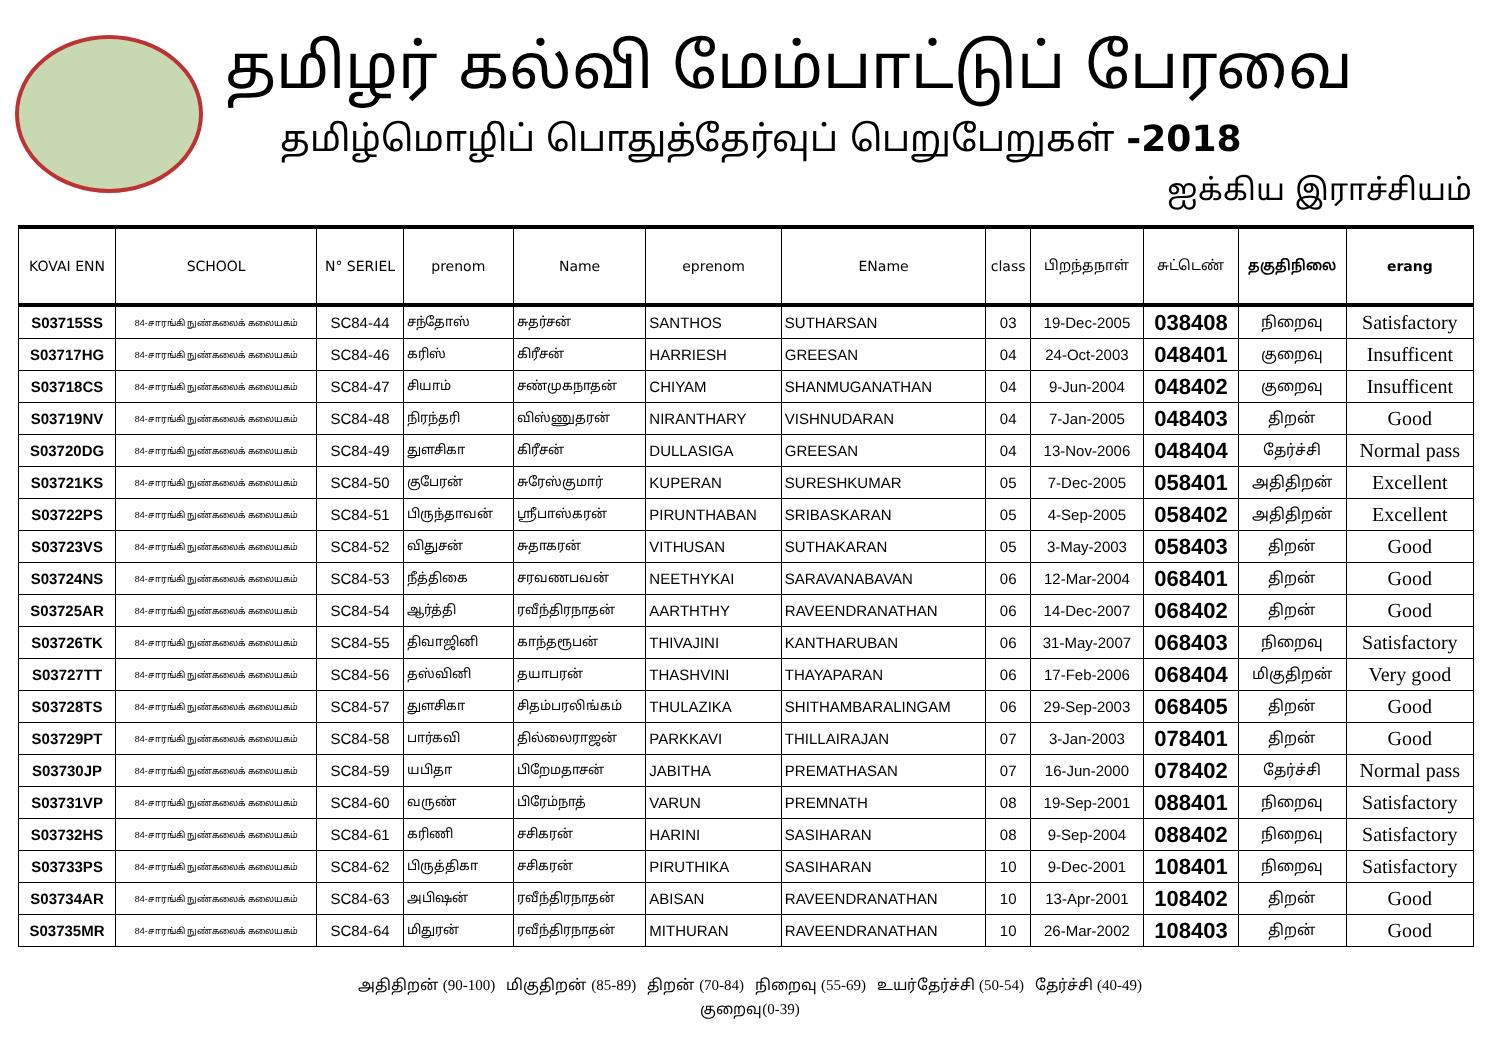தமிழர் கல்வி மேம்பாட்டுப் பேரவை
தமிழ்மொழிப் பொதுத்தேர்வுப் பெறுபேறுகள் -2018
ஐக்கிய இராச்சியம்
| KOVAI ENN | SCHOOL | N° SERIEL | prenom | Name | eprenom | EName | class | பிறந்தநாள் | சுட்டெண் | தகுதிநிலை | erang |
| --- | --- | --- | --- | --- | --- | --- | --- | --- | --- | --- | --- |
| S03715SS | 84-சாரங்கி நுண்கலைக் கலையகம் | SC84-44 | சந்தோஸ் | சுதர்சன் | SANTHOS | SUTHARSAN | 03 | 19-Dec-2005 | 038408 | நிறைவு | Satisfactory |
| S03717HG | 84-சாரங்கி நுண்கலைக் கலையகம் | SC84-46 | கரிஸ் | கிரீசன் | HARRIESH | GREESAN | 04 | 24-Oct-2003 | 048401 | குறைவு | Insufficent |
| S03718CS | 84-சாரங்கி நுண்கலைக் கலையகம் | SC84-47 | சியாம் | சண்முகநாதன் | CHIYAM | SHANMUGANATHAN | 04 | 9-Jun-2004 | 048402 | குறைவு | Insufficent |
| S03719NV | 84-சாரங்கி நுண்கலைக் கலையகம் | SC84-48 | நிரந்தரி | விஸ்ணுதரன் | NIRANTHARY | VISHNUDARAN | 04 | 7-Jan-2005 | 048403 | திறன் | Good |
| S03720DG | 84-சாரங்கி நுண்கலைக் கலையகம் | SC84-49 | துளசிகா | கிரீசன் | DULLASIGA | GREESAN | 04 | 13-Nov-2006 | 048404 | தேர்ச்சி | Normal pass |
| S03721KS | 84-சாரங்கி நுண்கலைக் கலையகம் | SC84-50 | குபேரன் | சுரேஸ்குமார் | KUPERAN | SURESHKUMAR | 05 | 7-Dec-2005 | 058401 | அதிதிறன் | Excellent |
| S03722PS | 84-சாரங்கி நுண்கலைக் கலையகம் | SC84-51 | பிருந்தாவன் | ஸ்ரீபாஸ்கரன் | PIRUNTHABAN | SRIBASKARAN | 05 | 4-Sep-2005 | 058402 | அதிதிறன் | Excellent |
| S03723VS | 84-சாரங்கி நுண்கலைக் கலையகம் | SC84-52 | விதுசன் | சுதாகரன் | VITHUSAN | SUTHAKARAN | 05 | 3-May-2003 | 058403 | திறன் | Good |
| S03724NS | 84-சாரங்கி நுண்கலைக் கலையகம் | SC84-53 | நீத்திகை | சரவணபவன் | NEETHYKAI | SARAVANABAVAN | 06 | 12-Mar-2004 | 068401 | திறன் | Good |
| S03725AR | 84-சாரங்கி நுண்கலைக் கலையகம் | SC84-54 | ஆர்த்தி | ரவீந்திரநாதன் | AARTHTHY | RAVEENDRANATHAN | 06 | 14-Dec-2007 | 068402 | திறன் | Good |
| S03726TK | 84-சாரங்கி நுண்கலைக் கலையகம் | SC84-55 | திவாஜினி | காந்தரூபன் | THIVAJINI | KANTHARUBAN | 06 | 31-May-2007 | 068403 | நிறைவு | Satisfactory |
| S03727TT | 84-சாரங்கி நுண்கலைக் கலையகம் | SC84-56 | தஸ்வினி | தயாபரன் | THASHVINI | THAYAPARAN | 06 | 17-Feb-2006 | 068404 | மிகுதிறன் | Very good |
| S03728TS | 84-சாரங்கி நுண்கலைக் கலையகம் | SC84-57 | துளசிகா | சிதம்பரலிங்கம் | THULAZIKA | SHITHAMBARALINGAM | 06 | 29-Sep-2003 | 068405 | திறன் | Good |
| S03729PT | 84-சாரங்கி நுண்கலைக் கலையகம் | SC84-58 | பார்கவி | தில்லைராஜன் | PARKKAVI | THILLAIRAJAN | 07 | 3-Jan-2003 | 078401 | திறன் | Good |
| S03730JP | 84-சாரங்கி நுண்கலைக் கலையகம் | SC84-59 | யபிதா | பிறேமதாசன் | JABITHA | PREMATHASAN | 07 | 16-Jun-2000 | 078402 | தேர்ச்சி | Normal pass |
| S03731VP | 84-சாரங்கி நுண்கலைக் கலையகம் | SC84-60 | வருண் | பிரேம்நாத் | VARUN | PREMNATH | 08 | 19-Sep-2001 | 088401 | நிறைவு | Satisfactory |
| S03732HS | 84-சாரங்கி நுண்கலைக் கலையகம் | SC84-61 | கரிணி | சசிகரன் | HARINI | SASIHARAN | 08 | 9-Sep-2004 | 088402 | நிறைவு | Satisfactory |
| S03733PS | 84-சாரங்கி நுண்கலைக் கலையகம் | SC84-62 | பிருத்திகா | சசிகரன் | PIRUTHIKA | SASIHARAN | 10 | 9-Dec-2001 | 108401 | நிறைவு | Satisfactory |
| S03734AR | 84-சாரங்கி நுண்கலைக் கலையகம் | SC84-63 | அபிஷன் | ரவீந்திரநாதன் | ABISAN | RAVEENDRANATHAN | 10 | 13-Apr-2001 | 108402 | திறன் | Good |
| S03735MR | 84-சாரங்கி நுண்கலைக் கலையகம் | SC84-64 | மிதுரன் | ரவீந்திரநாதன் | MITHURAN | RAVEENDRANATHAN | 10 | 26-Mar-2002 | 108403 | திறன் | Good |
அதிதிறன் (90-100) மிகுதிறன் (85-89) திறன் (70-84) நிறைவு (55-69) உயர்தேர்ச்சி (50-54) தேர்ச்சி (40-49)
குறைவு(0-39)